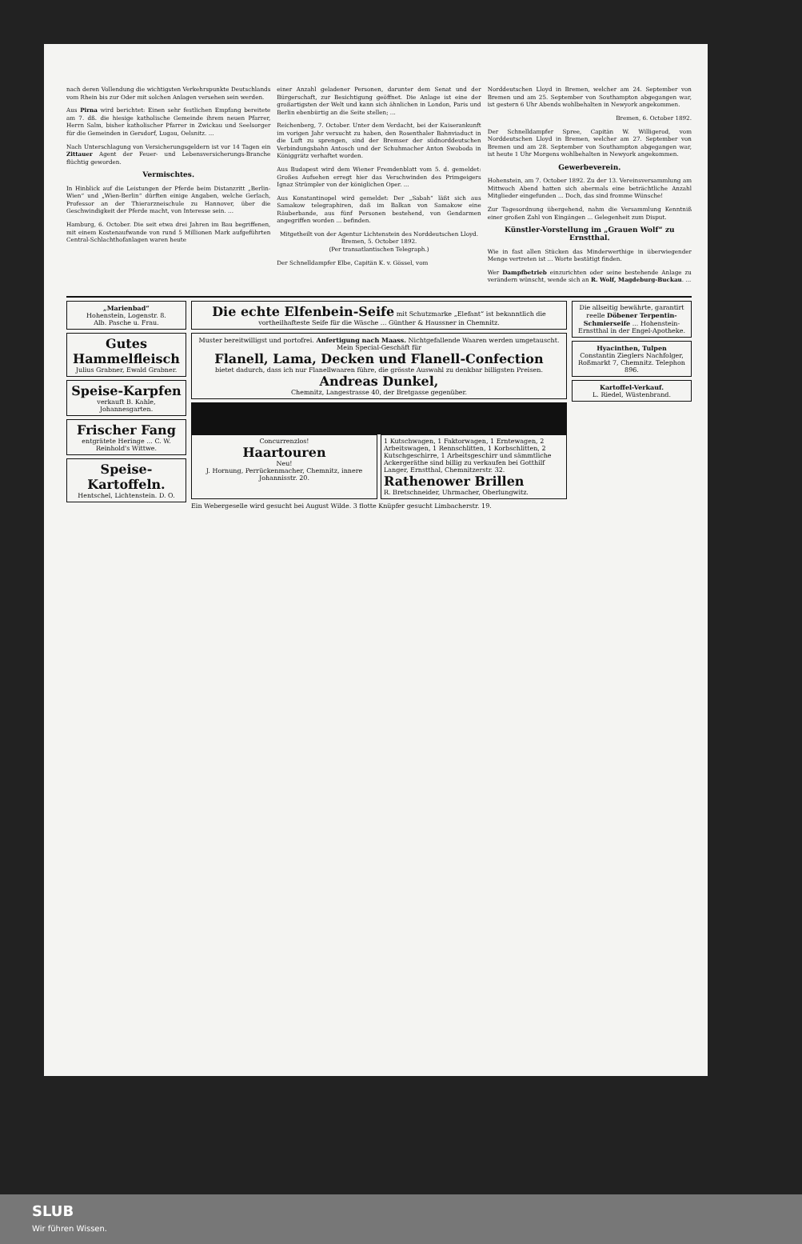nach deren Vollendung die wichtigsten Verkehrspunkte Deutschlands vom Rhein bis zur Oder mit solchen Anlagen versehen sein werden.
Aus Pirna wird berichtet: Einen sehr festlichen Empfang bereitete am 7. dß. die hiesige katholische Gemeinde ihrem neuen Pfarrer, Herrn Salm, bisher katholischer Pfarrer in Zwickau und Seelsorger für die Gemeinden in Gersdorf, Lugau, Oelsnitz. ...
Nach Unterschlagung von Versicherungsgeldern ist vor 14 Tagen ein Zittauer Agent der Feuer- und Lebensversicherungs-Branche flüchtig geworden.
Vermischtes.
In Hinblick auf die Leistungen der Pferde beim Distanzritt „Berlin-Wien“ und „Wien-Berlin“ dürften einige Angaben, welche Gerlach, Professor an der Thierarzneischule zu Hannover, über die Geschwindigkeit der Pferde macht, von Interesse sein. ...
Hamburg, 6. October. Die seit etwa drei Jahren im Bau begriffenen, mit einem Kostenaufwande von rund 5 Millionen Mark aufgeführten Central-Schlachthofanlagen waren heute
einer Anzahl geladener Personen, darunter dem Senat und der Bürgerschaft, zur Besichtigung geöffnet. Die Anlage ist eine der großartigsten der Welt und kann sich ähnlichen in London, Paris und Berlin ebenbürtig an die Seite stellen; ...
Reichenberg, 7. October. Unter dem Verdacht, bei der Kaiserankunft im vorigen Jahr versucht zu haben, den Rosenthaler Bahnviaduct in die Luft zu sprengen, sind der Bremser der südnorddeutschen Verbindungsbahn Antosch und der Schuhmacher Anton Swoboda in Königgrätz verhaftet worden.
Aus Budapest wird dem Wiener Fremdenblatt vom 5. d. gemeldet: Großes Aufsehen erregt hier das Verschwinden des Primgeigers Ignaz Strümpler von der königlichen Oper. ...
Aus Konstantinopel wird gemeldet: Der „Sabah“ läßt sich aus Samakow telegraphiren, daß im Balkan von Samakow eine Räuberbande, aus fünf Personen bestehend, von Gendarmen angegriffen worden ... befinden.
Mitgetheilt von der Agentur Lichtenstein des Norddeutschen Lloyd.
Bremen, 5. October 1892.
(Per transatlantischen Telegraph.)
Der Schnelldampfer Elbe, Capitän K. v. Gössel, vom
Norddeutschen Lloyd in Bremen, welcher am 24. September von Bremen und am 25. September von Southampton abgegangen war, ist gestern 6 Uhr Abends wohlbehalten in Newyork angekommen.
Bremen, 6. October 1892.
Der Schnelldampfer Spree, Capitän W. Willigerod, vom Norddeutschen Lloyd in Bremen, welcher am 27. September von Bremen und am 28. September von Southampton abgegangen war, ist heute 1 Uhr Morgens wohlbehalten in Newyork angekommen.
Gewerbeverein.
Hohenstein, am 7. October 1892. Zu der 13. Vereinsversammlung am Mittwoch Abend hatten sich abermals eine beträchtliche Anzahl Mitglieder eingefunden ... Doch, das sind fromme Wünsche!
Zur Tagesordnung übergehend, nahm die Versammlung Kenntniß einer großen Zahl von Eingängen ... Gelegenheit zum Disput.
Künstler-Vorstellung im „Grauen Wolf“ zu Ernstthal.
Wie in fast allen Stücken das Minderwerthige in überwiegender Menge vertreten ist ... Worte bestätigt finden.
Wer Dampfbetrieb einzurichten oder seine bestehende Anlage zu verändern wünscht, wende sich an R. Wolf, Magdeburg-Buckau. ...
„Marienbad“
Hohenstein, Logenstr. 8.
Alb. Pasche u. Frau.
Gutes Hammelfleisch
Julius Grabner, Ewald Grabner.
Speise-Karpfen
verkauft B. Kahle, Johannesgarten.
Frischer Fang
entgrätete Heringe ... C. W. Reinhold's Wittwe.
Speise-Kartoffeln.
Hentschel, Lichtenstein. D. O.
Die echte Elfenbein-Seife mit Schutzmarke „Elefant“ ist bekanntlich die vortheilhafteste Seife für die Wäsche ... Günther & Haussner in Chemnitz.
Muster bereitwilligst und portofrei. Anfertigung nach Maass. Nichtgefallende Waaren werden umgetauscht.
Mein Special-Geschäft für
Flanell, Lama, Decken und Flanell-Confection
bietet dadurch, dass ich nur Flanellwaaren führe, die grösste Auswahl zu denkbar billigsten Preisen.
Andreas Dunkel,
Chemnitz, Langestrasse 40, der Bretgasse gegenüber.
Concurrenzlos!
Haartouren
Neu!
J. Hornung, Perrückenmacher, Chemnitz, innere Johannisstr. 20.
1 Kutschwagen, 1 Faktorwagen, 1 Erntewagen, 2 Arbeitswagen, 1 Rennschlitten, 1 Korbschlitten, 2 Kutschgeschirre, 1 Arbeitsgeschirr und sämmtliche Ackergeräthe sind billig zu verkaufen bei Gotthilf Langer, Ernstthal, Chemnitzerstr. 32.
Rathenower Brillen
R. Bretschneider, Uhrmacher, Oberlungwitz.
Ein Webergeselle wird gesucht bei August Wilde. 3 flotte Knüpfer gesucht Limbacherstr. 19.
Die allseitig bewährte, garantirt reelle Döbener Terpentin-Schmierseife ... Hohenstein-Ernstthal in der Engel-Apotheke.
Hyacinthen, Tulpen
Constantin Zieglers Nachfolger, Roßmarkt 7, Chemnitz. Telephon 896.
Kartoffel-Verkauf.
L. Riedel, Wüstenbrand.
SLUB
Wir führen Wissen.